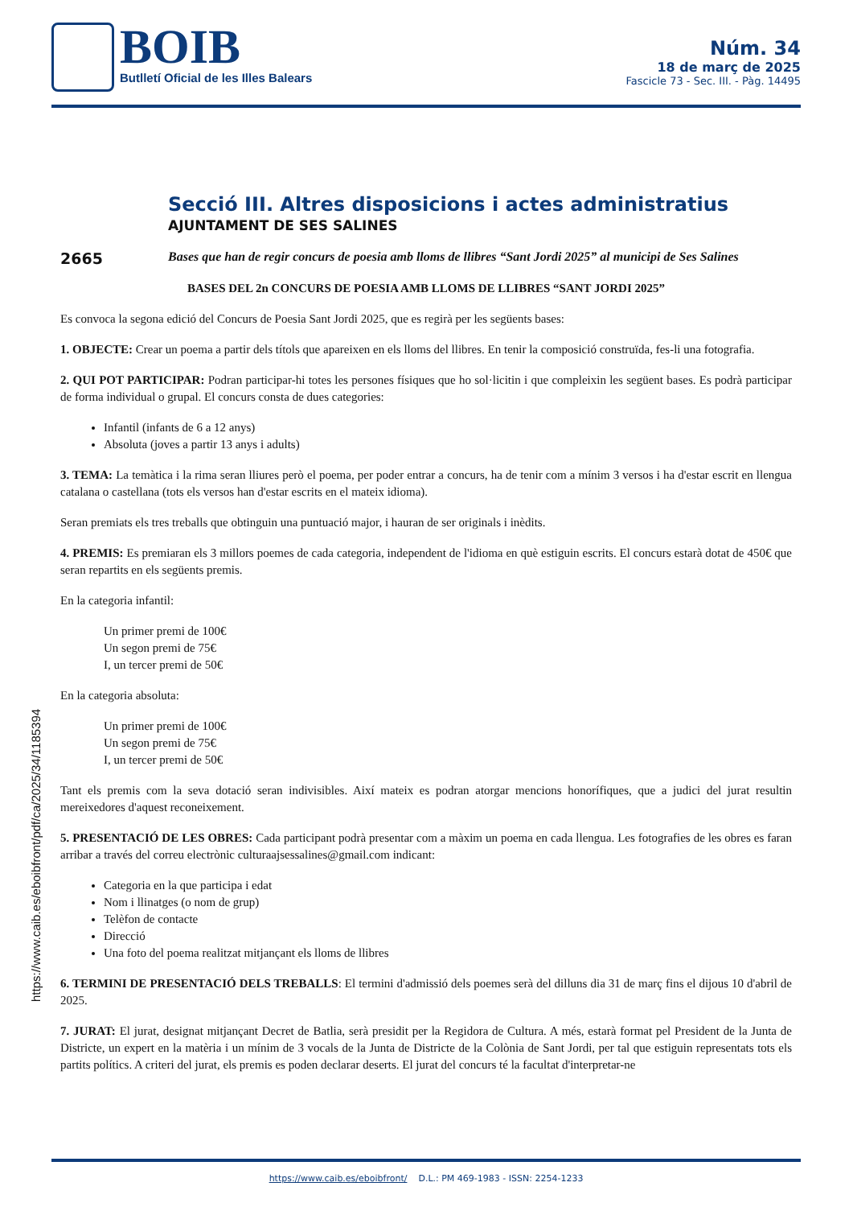BOIB
Butlletí Oficial de les Illes Balears
Núm. 34
18 de març de 2025
Fascicle 73 - Sec. III. - Pàg. 14495
https://www.caib.es/eboibfront/pdf/ca/2025/34/1185394
Secció III. Altres disposicions i actes administratius
AJUNTAMENT DE SES SALINES
2665
Bases que han de regir concurs de poesia amb lloms de llibres “Sant Jordi 2025” al municipi de Ses Salines
BASES DEL 2n CONCURS DE POESIA AMB LLOMS DE LLIBRES “SANT JORDI 2025”
Es convoca la segona edició del Concurs de Poesia Sant Jordi 2025, que es regirà per les següents bases:
1. OBJECTE: Crear un poema a partir dels títols que apareixen en els lloms del llibres. En tenir la composició construïda, fes-li una fotografia.
2. QUI POT PARTICIPAR: Podran participar-hi totes les persones físiques que ho sol·licitin i que compleixin les següent bases. Es podrà participar de forma individual o grupal. El concurs consta de dues categories:
Infantil (infants de 6 a 12 anys)
Absoluta (joves a partir 13 anys i adults)
3. TEMA: La temàtica i la rima seran lliures però el poema, per poder entrar a concurs, ha de tenir com a mínim 3 versos i ha d'estar escrit en llengua catalana o castellana (tots els versos han d'estar escrits en el mateix idioma).
Seran premiats els tres treballs que obtinguin una puntuació major, i hauran de ser originals i inèdits.
4. PREMIS: Es premiaran els 3 millors poemes de cada categoria, independent de l'idioma en què estiguin escrits. El concurs estarà dotat de 450€ que seran repartits en els següents premis.
En la categoria infantil:
Un primer premi de 100€
Un segon premi de 75€
I, un tercer premi de 50€
En la categoria absoluta:
Un primer premi de 100€
Un segon premi de 75€
I, un tercer premi de 50€
Tant els premis com la seva dotació seran indivisibles. Així mateix es podran atorgar mencions honorífiques, que a judici del jurat resultin mereixedores d'aquest reconeixement.
5. PRESENTACIÓ DE LES OBRES: Cada participant podrà presentar com a màxim un poema en cada llengua. Les fotografies de les obres es faran arribar a través del correu electrònic culturaajsessalines@gmail.com indicant:
Categoria en la que participa i edat
Nom i llinatges (o nom de grup)
Telèfon de contacte
Direcció
Una foto del poema realitzat mitjançant els lloms de llibres
6. TERMINI DE PRESENTACIÓ DELS TREBALLS: El termini d'admissió dels poemes serà del dilluns dia 31 de març fins el dijous 10 d'abril de 2025.
7. JURAT: El jurat, designat mitjançant Decret de Batlia, serà presidit per la Regidora de Cultura. A més, estarà format pel President de la Junta de Districte, un expert en la matèria i un mínim de 3 vocals de la Junta de Districte de la Colònia de Sant Jordi, per tal que estiguin representats tots els partits polítics. A criteri del jurat, els premis es poden declarar deserts. El jurat del concurs té la facultat d'interpretar-ne
https://www.caib.es/eboibfront/ D.L.: PM 469-1983 - ISSN: 2254-1233